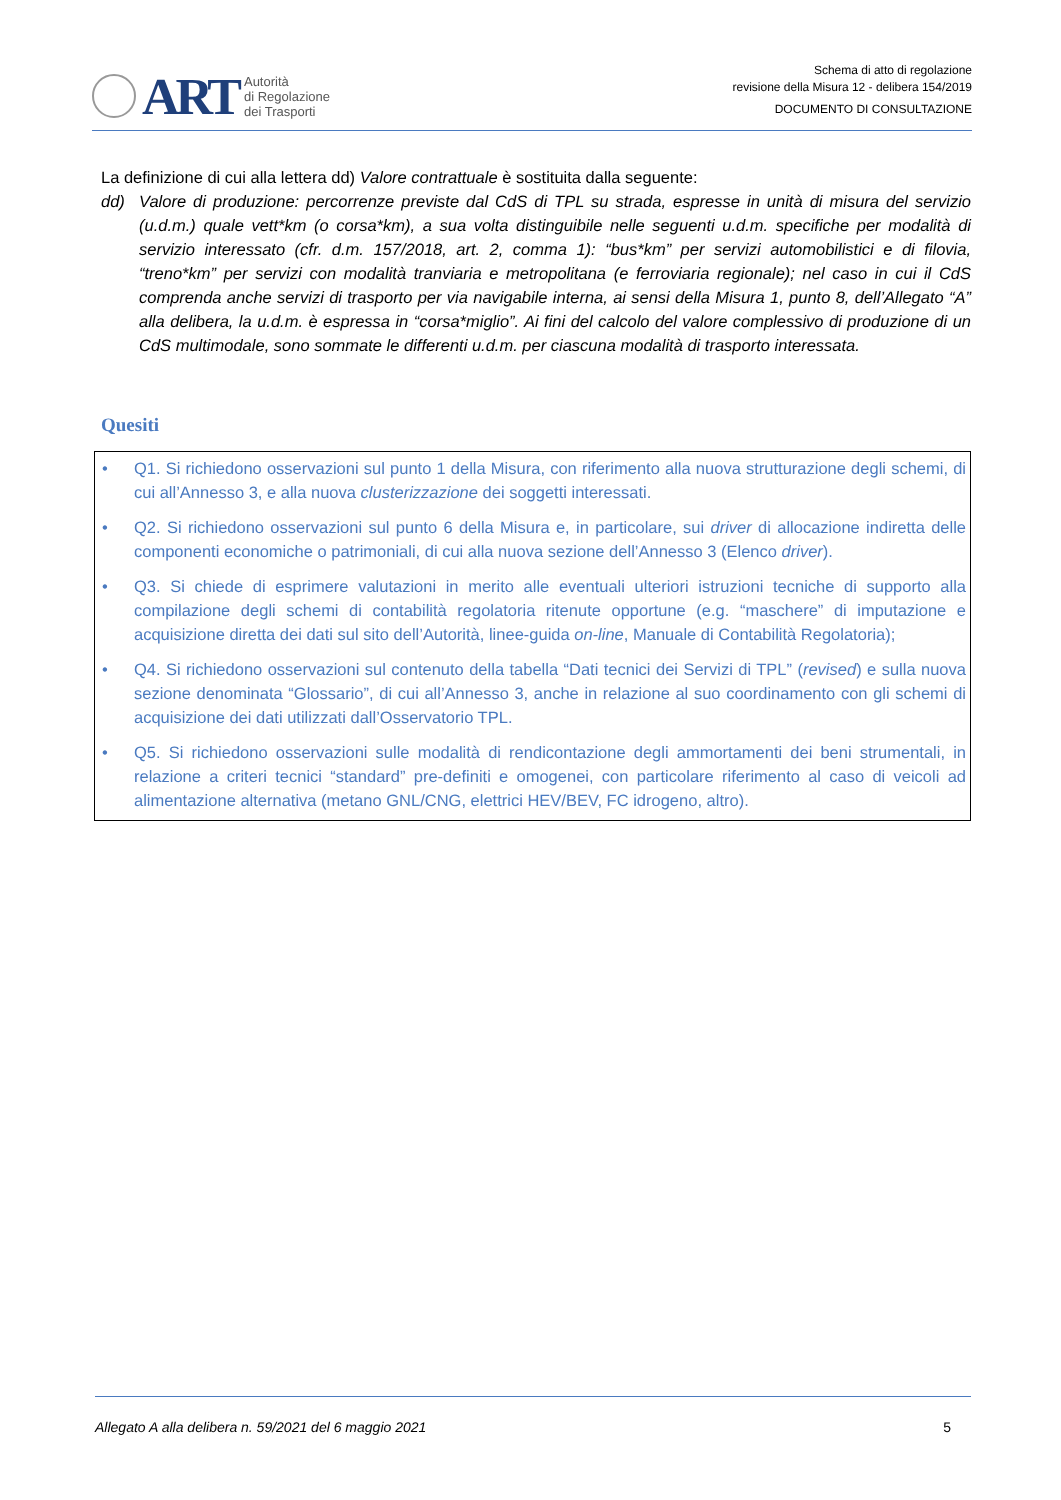ART
Autorità
di Regolazione
dei Trasporti
Schema di atto di regolazione
revisione della Misura 12 - delibera 154/2019
DOCUMENTO DI CONSULTAZIONE
La definizione di cui alla lettera dd) Valore contrattuale è sostituita dalla seguente:
dd) Valore di produzione: percorrenze previste dal CdS di TPL su strada, espresse in unità di misura del servizio (u.d.m.) quale vett*km (o corsa*km), a sua volta distinguibile nelle seguenti u.d.m. specifiche per modalità di servizio interessato (cfr. d.m. 157/2018, art. 2, comma 1): “bus*km” per servizi automobilistici e di filovia, “treno*km” per servizi con modalità tranviaria e metropolitana (e ferroviaria regionale); nel caso in cui il CdS comprenda anche servizi di trasporto per via navigabile interna, ai sensi della Misura 1, punto 8, dell’Allegato “A” alla delibera, la u.d.m. è espressa in “corsa*miglio”. Ai fini del calcolo del valore complessivo di produzione di un CdS multimodale, sono sommate le differenti u.d.m. per ciascuna modalità di trasporto interessata.
Quesiti
• Q1. Si richiedono osservazioni sul punto 1 della Misura, con riferimento alla nuova strutturazione degli schemi, di cui all’Annesso 3, e alla nuova clusterizzazione dei soggetti interessati.
• Q2. Si richiedono osservazioni sul punto 6 della Misura e, in particolare, sui driver di allocazione indiretta delle componenti economiche o patrimoniali, di cui alla nuova sezione dell’Annesso 3 (Elenco driver).
• Q3. Si chiede di esprimere valutazioni in merito alle eventuali ulteriori istruzioni tecniche di supporto alla compilazione degli schemi di contabilità regolatoria ritenute opportune (e.g. “maschere” di imputazione e acquisizione diretta dei dati sul sito dell’Autorità, linee-guida on-line, Manuale di Contabilità Regolatoria);
• Q4. Si richiedono osservazioni sul contenuto della tabella “Dati tecnici dei Servizi di TPL” (revised) e sulla nuova sezione denominata “Glossario”, di cui all’Annesso 3, anche in relazione al suo coordinamento con gli schemi di acquisizione dei dati utilizzati dall’Osservatorio TPL.
• Q5. Si richiedono osservazioni sulle modalità di rendicontazione degli ammortamenti dei beni strumentali, in relazione a criteri tecnici “standard” pre-definiti e omogenei, con particolare riferimento al caso di veicoli ad alimentazione alternativa (metano GNL/CNG, elettrici HEV/BEV, FC idrogeno, altro).
Allegato A alla delibera n. 59/2021 del 6 maggio 2021 5